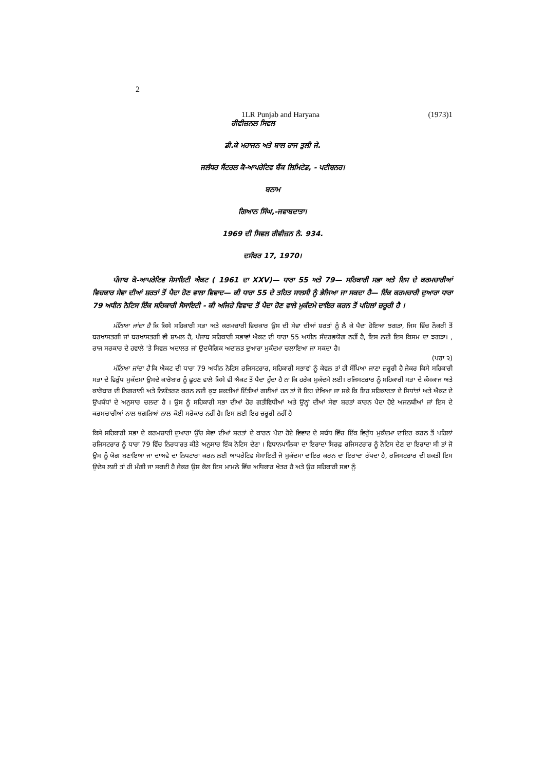2
1LR Punjab and Haryana (1973)1
ਰੀਵੀਜ਼ਨਲ ਸਿਵਲ
ਡੀ.ਕੇ ਮਹਾਜਨ ਅਤੇ ਬਾਲ ਰਾਜ ਤੁਲੀ ਜੇ.
ਜਲੰਧਰ ਸੈਂਟਰਲ ਕੋ-ਆਪਰੇਟਿਵ ਬੈਂਕ ਲਿਮਿਟੇਡ, - ਪਟੀਸ਼ਨਰ।
ਬਨਾਮ
ਗਿਆਨ ਸਿੰਘ,-ਜਵਾਬਦਾਤਾ।
1969 ਦੀ ਸਿਵਲ ਰੀਵੀਜ਼ਨ ਨੰ. 934.
ਦਸੰਬਰ 17, 1970।
ਪੰਜਾਬ ਕੋ-ਆਪਰੇਟਿਵ ਸੋਸਾਇਟੀ ਐਕਟ ( 1961 ਦਾ XXV)— ਧਾਰਾ 55 ਅਤੇ 79— ਸਹਿਕਾਰੀ ਸਭਾ ਅਤੇ ਇਸ ਦੇ ਕਰਮਚਾਰੀਆਂ ਵਿਚਕਾਰ ਸੇਵਾ ਦੀਆਂ ਸ਼ਰਤਾਂ ਤੋਂ ਪੈਦਾ ਹੋਣ ਵਾਲਾ ਵਿਵਾਦ— ਕੀ ਧਾਰਾ 55 ਦੇ ਤਹਿਤ ਸਾਲਸੀ ਨੂੰ ਭੇਜਿਆ ਜਾ ਸਕਦਾ ਹੈ— ਇੱਕ ਕਰਮਚਾਰੀ ਦੁਆਰਾ ਧਾਰਾ 79 ਅਧੀਨ ਨੋਟਿਸ ਇੱਕ ਸਹਿਕਾਰੀ ਸੋਸਾਇਟੀ - ਕੀ ਅਜਿਹੇ ਵਿਵਾਦ ਤੋਂ ਪੈਦਾ ਹੋਣ ਵਾਲੇ ਮੁਕੱਦਮੇ ਦਾਇਰ ਕਰਨ ਤੋਂ ਪਹਿਲਾਂ ਜ਼ਰੂਰੀ ਹੈ ।
ਮੰਨਿਆ ਜਾਂਦਾ ਹੈ ਕਿ ਕਿਸੇ ਸਹਿਕਾਰੀ ਸਭਾ ਅਤੇ ਕਰਮਚਾਰੀ ਵਿਚਕਾਰ ਉਸ ਦੀ ਸੇਵਾ ਦੀਆਂ ਸ਼ਰਤਾਂ ਨੂੰ ਲੈ ਕੇ ਪੈਦਾ ਹੋਇਆ ਝਗੜਾ, ਜਿਸ ਵਿੱਚ ਨੌਕਰੀ ਤੋਂ ਬਰਖਾਸਤਗੀ ਜਾਂ ਬਰਖਾਸਤਗੀ ਵੀ ਸ਼ਾਮਲ ਹੈ, ਪੰਜਾਬ ਸਹਿਕਾਰੀ ਸਭਾਵਾਂ ਐਕਟ ਦੀ ਧਾਰਾ 55 ਅਧੀਨ ਸੰਦਰਭਯੋਗ ਨਹੀਂ ਹੈ, ਇਸ ਲਈ ਇਸ ਕਿਸਮ ਦਾ ਝਗੜਾ। , ਰਾਜ ਸਰਕਾਰ ਦੇ ਹਵਾਲੇ 'ਤੇ ਸਿਵਲ ਅਦਾਲਤ ਜਾਂ ਉਦਯੋਗਿਕ ਅਦਾਲਤ ਦੁਆਰਾ ਮੁਕੱਦਮਾ ਚਲਾਇਆ ਜਾ ਸਕਦਾ ਹੈ।
(ਪਰਾ ੨)
ਮੰਨਿਆ ਜਾਂਦਾ ਹੈ ਕਿ ਐਕਟ ਦੀ ਧਾਰਾ 79 ਅਧੀਨ ਨੋਟਿਸ ਰਜਿਸਟਰਾਰ, ਸਹਿਕਾਰੀ ਸਭਾਵਾਂ ਨੂੰ ਕੇਵਲ ਤਾਂ ਹੀ ਸੌਂਪਿਆ ਜਾਣਾ ਜ਼ਰੂਰੀ ਹੈ ਜੇਕਰ ਕਿਸੇ ਸਹਿਕਾਰੀ ਸਭਾ ਦੇ ਵਿਰੁੱਧ ਮੁਕੱਦਮਾ ਉਸਦੇ ਕਾਰੋਬਾਰ ਨੂੰ ਛੂਹਣ ਵਾਲੇ ਕਿਸੇ ਵੀ ਐਕਟ ਤੋਂ ਪੈਦਾ ਹੁੰਦਾ ਹੈ ਨਾ ਕਿ ਹਰੇਕ ਮੁਕੱਦਮੇ ਲਈ। ਰਜਿਸਟਰਾਰ ਨੂੰ ਸਹਿਕਾਰੀ ਸਭਾ ਦੇ ਕੰਮਕਾਜ ਅਤੇ ਕਾਰੋਬਾਰ ਦੀ ਨਿਗਰਾਨੀ ਅਤੇ ਨਿਯੰਤਰਣ ਕਰਨ ਲਈ ਕੁਝ ਸ਼ਕਤੀਆਂ ਦਿੱਤੀਆਂ ਗਈਆਂ ਹਨ ਤਾਂ ਜੋ ਇਹ ਦੇਖਿਆ ਜਾ ਸਕੇ ਕਿ ਇਹ ਸਹਿਕਾਰਤਾ ਦੇ ਸਿਧਾਂਤਾਂ ਅਤੇ ਐਕਟ ਦੇ ਉਪਬੰਧਾਂ ਦੇ ਅਨੁਸਾਰ ਚਲਦਾ ਹੈ । ਉਸ ਨੂੰ ਸਹਿਕਾਰੀ ਸਭਾ ਦੀਆਂ ਹੋਰ ਗਤੀਵਿਧੀਆਂ ਅਤੇ ਉਨ੍ਹਾਂ ਦੀਆਂ ਸੇਵਾ ਸ਼ਰਤਾਂ ਕਾਰਨ ਪੈਦਾ ਹੋਏ ਅਜਨਬੀਆਂ ਜਾਂ ਇਸ ਦੇ ਕਰਮਚਾਰੀਆਂ ਨਾਲ ਝਗੜਿਆਂ ਨਾਲ ਕੋਈ ਸਰੋਕਾਰ ਨਹੀਂ ਹੈ। ਇਸ ਲਈ ਇਹ ਜ਼ਰੂਰੀ ਨਹੀਂ ਹੈ
ਕਿਸੇ ਸਹਿਕਾਰੀ ਸਭਾ ਦੇ ਕਰਮਚਾਰੀ ਦੁਆਰਾ ਉੱਚ ਸੇਵਾ ਦੀਆਂ ਸ਼ਰਤਾਂ ਦੇ ਕਾਰਨ ਪੈਦਾ ਹੋਏ ਵਿਵਾਦ ਦੇ ਸਬੰਧ ਵਿੱਚ ਇੱਕ ਵਿਰੁੱਧ ਮੁਕੱਦਮਾ ਦਾਇਰ ਕਰਨ ਤੋਂ ਪਹਿਲਾਂ ਰਜਿਸਟਰਾਰ ਨੂੰ ਧਾਰਾ 79 ਵਿੱਚ ਨਿਰਧਾਰਤ ਕੀਤੇ ਅਨੁਸਾਰ ਇੱਕ ਨੋਟਿਸ ਦੇਣਾ । ਵਿਧਾਨਪਾਲਿਕਾ ਦਾ ਇਰਾਦਾ ਸਿਰਫ਼ ਰਜਿਸਟਰਾਰ ਨੂੰ ਨੋਟਿਸ ਦੇਣ ਦਾ ਇਰਾਦਾ ਸੀ ਤਾਂ ਜੋ ਉਸ ਨੂੰ ਯੋਗ ਬਣਾਇਆ ਜਾ ਦਾਅਵੇ ਦਾ ਨਿਪਟਾਰਾ ਕਰਨ ਲਈ ਆਪਰੇਟਿਵ ਸੋਸਾਇਟੀ ਜੋ ਮੁਕੱਦਮਾ ਦਾਇਰ ਕਰਨ ਦਾ ਇਰਾਦਾ ਰੱਖਦਾ ਹੈ, ਰਜਿਸਟਰਾਰ ਦੀ ਸ਼ਕਤੀ ਇਸ ਉਦੇਸ਼ ਲਈ ਤਾਂ ਹੀ ਮੰਗੀ ਜਾ ਸਕਦੀ ਹੈ ਜੇਕਰ ਉਸ ਕੋਲ ਇਸ ਮਾਮਲੇ ਵਿੱਚ ਅਧਿਕਾਰ ਖੇਤਰ ਹੈ ਅਤੇ ਉਹ ਸਹਿਕਾਰੀ ਸਭਾ ਨੂੰ